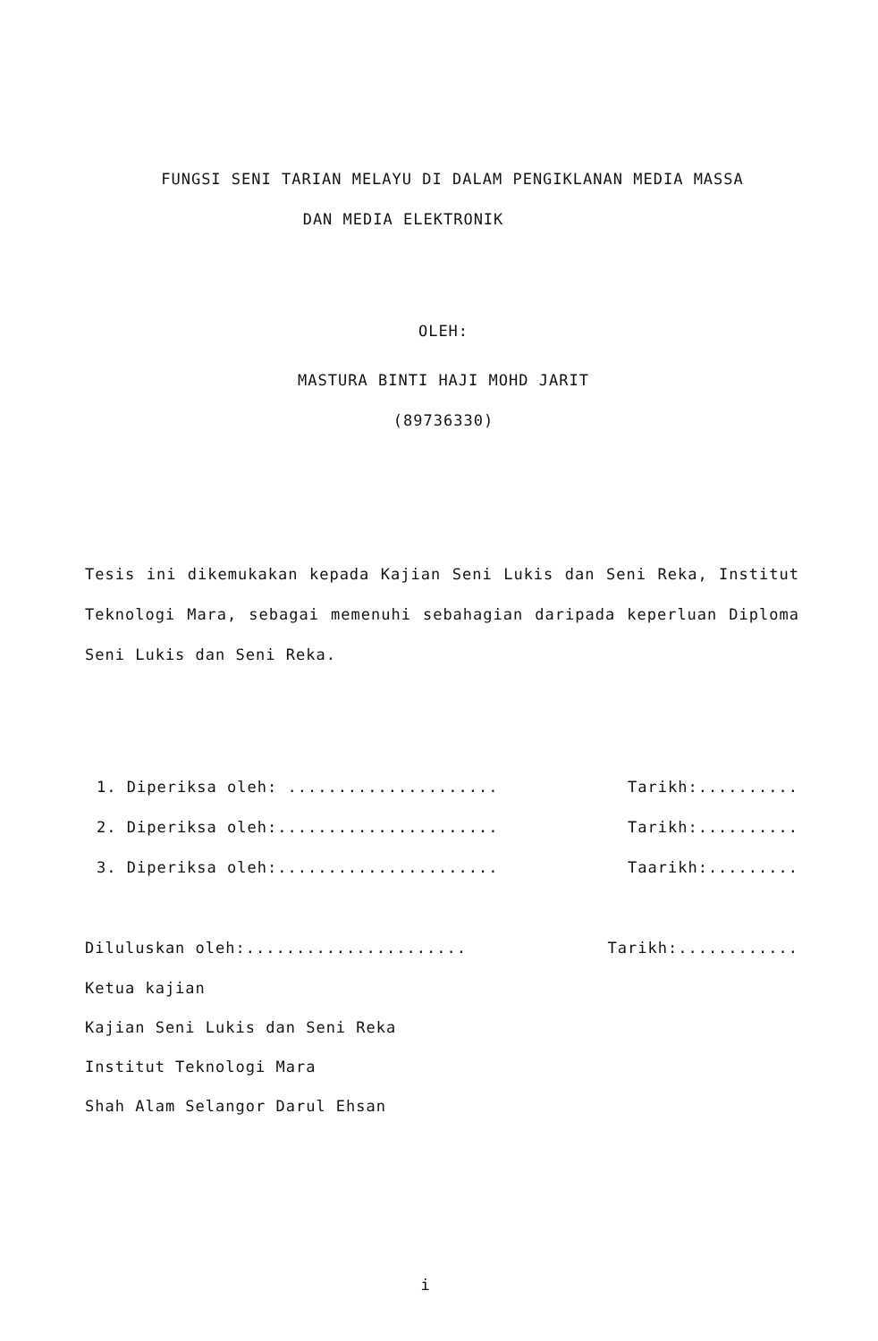FUNGSI SENI TARIAN MELAYU DI DALAM PENGIKLANAN MEDIA MASSA
DAN MEDIA ELEKTRONIK
OLEH:
MASTURA BINTI HAJI MOHD JARIT
(89736330)
Tesis ini dikemukakan kepada Kajian Seni Lukis dan Seni Reka, Institut Teknologi Mara, sebagai memenuhi sebahagian daripada keperluan Diploma Seni Lukis dan Seni Reka.
1. Diperiksa oleh: ..................... Tarikh:..........
2. Diperiksa oleh:...................... Tarikh:..........
3. Diperiksa oleh:...................... Taarikh:.........
Diluluskan oleh:...................... Tarikh:............
Ketua kajian
Kajian Seni Lukis dan Seni Reka
Institut Teknologi Mara
Shah Alam Selangor Darul Ehsan
i